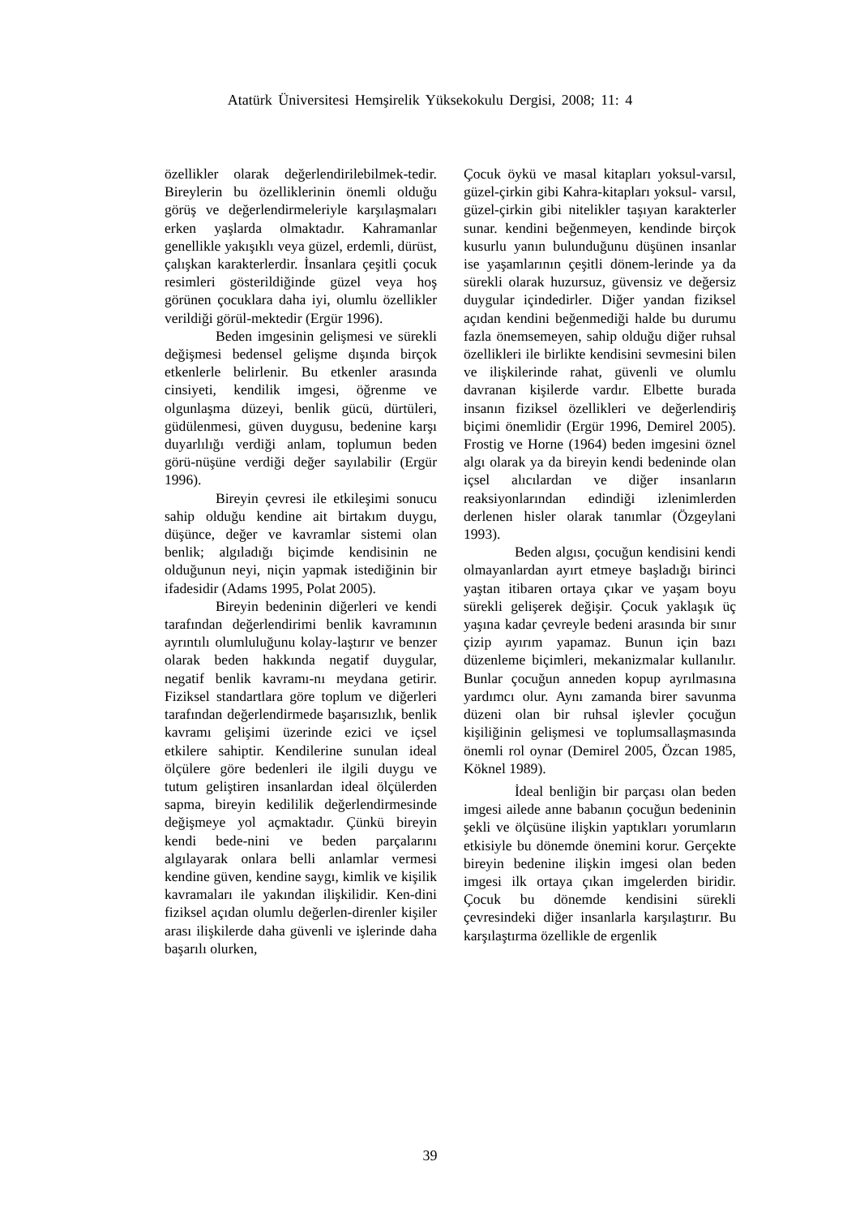Atatürk Üniversitesi Hemşirelik Yüksekokulu Dergisi, 2008; 11: 4
özellikler olarak değerlendirilebilmek-tedir. Bireylerin bu özelliklerinin önemli olduğu görüş ve değerlendirmeleriyle karşılaşmaları erken yaşlarda olmaktadır. Kahramanlar genellikle yakışıklı veya güzel, erdemli, dürüst, çalışkan karakterlerdir. İnsanlara çeşitli çocuk resimleri gösterildiğinde güzel veya hoş görünen çocuklara daha iyi, olumlu özellikler verildiği görül-mektedir (Ergür 1996).
Beden imgesinin gelişmesi ve sürekli değişmesi bedensel gelişme dışında birçok etkenlerle belirlenir. Bu etkenler arasında cinsiyeti, kendilik imgesi, öğrenme ve olgunlaşma düzeyi, benlik gücü, dürtüleri, güdülenmesi, güven duygusu, bedenine karşı duyarlılığı verdiği anlam, toplumun beden görü-nüşüne verdiği değer sayılabilir (Ergür 1996).
Bireyin çevresi ile etkileşimi sonucu sahip olduğu kendine ait birtakım duygu, düşünce, değer ve kavramlar sistemi olan benlik; algıladığı biçimde kendisinin ne olduğunun neyi, niçin yapmak istediğinin bir ifadesidir (Adams 1995, Polat 2005).
Bireyin bedeninin diğerleri ve kendi tarafından değerlendirimi benlik kavramının ayrıntılı olumluluğunu kolay-laştırır ve benzer olarak beden hakkında negatif duygular, negatif benlik kavramı-nı meydana getirir. Fiziksel standartlara göre toplum ve diğerleri tarafından değerlendirmede başarısızlık, benlik kavramı gelişimi üzerinde ezici ve içsel etkilere sahiptir. Kendilerine sunulan ideal ölçülere göre bedenleri ile ilgili duygu ve tutum geliştiren insanlardan ideal ölçülerden sapma, bireyin kedililik değerlendirmesinde değişmeye yol açmaktadır. Çünkü bireyin kendi bede-nini ve beden parçalarını algılayarak onlara belli anlamlar vermesi kendine güven, kendine saygı, kimlik ve kişilik kavramaları ile yakından ilişkilidir. Ken-dini fiziksel açıdan olumlu değerlen-direnler kişiler arası ilişkilerde daha güvenli ve işlerinde daha başarılı olurken,
Çocuk öykü ve masal kitapları yoksul-varsıl, güzel-çirkin gibi Kahra-kitapları yoksul- varsıl, güzel-çirkin gibi nitelikler taşıyan karakterler sunar. kendini beğenmeyen, kendinde birçok kusurlu yanın bulunduğunu düşünen insanlar ise yaşamlarının çeşitli dönem-lerinde ya da sürekli olarak huzursuz, güvensiz ve değersiz duygular içindedirler. Diğer yandan fiziksel açıdan kendini beğenmediği halde bu durumu fazla önemsemeyen, sahip olduğu diğer ruhsal özellikleri ile birlikte kendisini sevmesini bilen ve ilişkilerinde rahat, güvenli ve olumlu davranan kişilerde vardır. Elbette burada insanın fiziksel özellikleri ve değerlendiriş biçimi önemlidir (Ergür 1996, Demirel 2005). Frostig ve Horne (1964) beden imgesini öznel algı olarak ya da bireyin kendi bedeninde olan içsel alıcılardan ve diğer insanların reaksiyonlarından edindiği izlenimlerden derlenen hisler olarak tanımlar (Özgeylani 1993).
Beden algısı, çocuğun kendisini kendi olmayanlardan ayırt etmeye başladığı birinci yaştan itibaren ortaya çıkar ve yaşam boyu sürekli gelişerek değişir. Çocuk yaklaşık üç yaşına kadar çevreyle bedeni arasında bir sınır çizip ayırım yapamaz. Bunun için bazı düzenleme biçimleri, mekanizmalar kullanılır. Bunlar çocuğun anneden kopup ayrılmasına yardımcı olur. Aynı zamanda birer savunma düzeni olan bir ruhsal işlevler çocuğun kişiliğinin gelişmesi ve toplumsallaşmasında önemli rol oynar (Demirel 2005, Özcan 1985, Köknel 1989).
İdeal benliğin bir parçası olan beden imgesi ailede anne babanın çocuğun bedeninin şekli ve ölçüsüne ilişkin yaptıkları yorumların etkisiyle bu dönemde önemini korur. Gerçekte bireyin bedenine ilişkin imgesi olan beden imgesi ilk ortaya çıkan imgelerden biridir. Çocuk bu dönemde kendisini sürekli çevresindeki diğer insanlarla karşılaştırır. Bu karşılaştırma özellikle de ergenlik
39